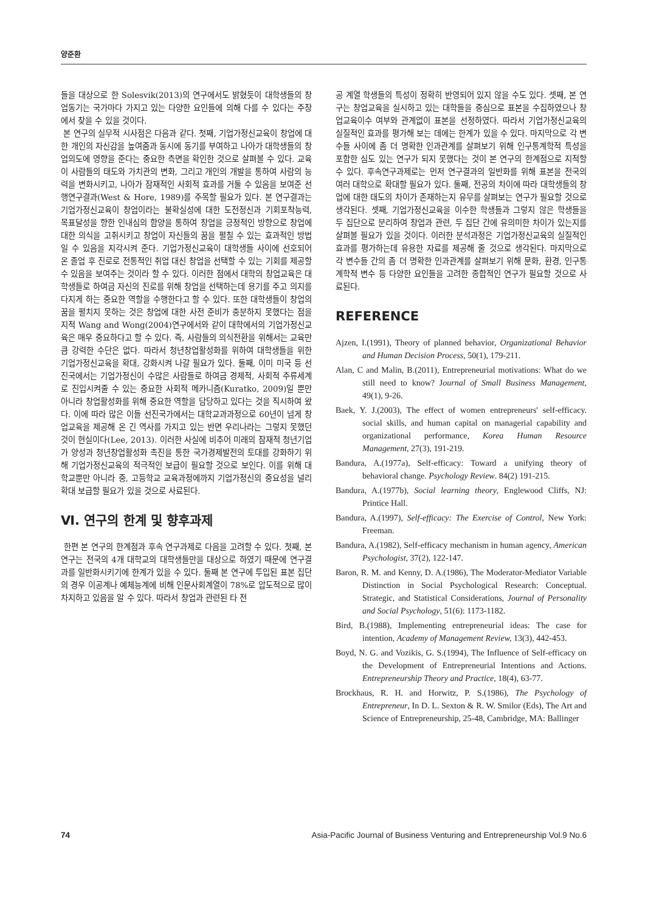양준환
들을 대상으로 한 Solesvik(2013)의 연구에서도 밝혔듯이 대학생들의 창업동기는 국가마다 가지고 있는 다양한 요인들에 의해 다를 수 있다는 주장에서 찾을 수 있을 것이다.
본 연구의 실무적 시사점은 다음과 같다. 첫째, 기업가정신교육이 창업에 대한 개인의 자신감을 높여줌과 동시에 동기를 부여하고 나아가 대학생들의 창업의도에 영향을 준다는 중요한 측면을 확인한 것으로 살펴볼 수 있다. 교육이 사람들의 태도와 가치관의 변화, 그리고 개인의 개발을 통하여 사람의 능력을 변화시키고, 나아가 잠재적인 사회적 효과를 거둘 수 있음을 보여준 선행연구결과(West & Hore, 1989)를 주목할 필요가 있다. 본 연구결과는 기업가정신교육이 창업이라는 불확실성에 대한 도전정신과 기회포착능력, 목표달성을 향한 인내심의 함양을 통하여 창업을 긍정적인 방향으로 창업에 대한 의식을 고취시키고 창업이 자신들의 꿈을 펼칠 수 있는 효과적인 방법일 수 있음을 지각시켜 준다. 기업가정신교육이 대학생들 사이에 선호되어 온 졸업 후 진로로 전통적인 취업 대신 창업을 선택할 수 있는 기회를 제공할 수 있음을 보여주는 것이라 할 수 있다. 이러한 점에서 대학의 창업교육은 대학생들로 하여금 자신의 진로를 위해 창업을 선택하는데 용기를 주고 의지를 다지게 하는 중요한 역할을 수행한다고 할 수 있다. 또한 대학생들이 창업의 꿈을 펼치지 못하는 것은 창업에 대한 사전 준비가 충분하지 못했다는 점을 지적 Wang and Wong(2004)연구에서와 같이 대학에서의 기업가정신교육은 매우 중요하다고 할 수 있다. 즉, 사람들의 의식전환을 위해서는 교육만큼 강력한 수단은 없다. 따라서 청년창업활성화를 위하여 대학생들을 위한 기업가정신교육을 확대, 강화시켜 나갈 필요가 있다. 둘째, 이미 미국 등 선진국에서는 기업가정신이 수많은 사람들로 하여금 경제적, 사회적 주류세계로 진입시켜줄 수 있는 중요한 사회적 메카니즘(Kuratko, 2009)일 뿐만 아니라 창업활성화를 위해 중요한 역할을 담당하고 있다는 것을 직시하여 왔다. 이에 따라 많은 이들 선진국가에서는 대학교과과정으로 60년이 넘게 창업교육을 제공해 온 긴 역사를 가지고 있는 반면 우리나라는 그렇지 못했던 것이 현실이다(Lee, 2013). 이러한 사실에 비추어 미래의 잠재적 청년기업가 양성과 청년창업활성화 촉진을 통한 국가경제발전의 토대를 강화하기 위해 기업가정신교육의 적극적인 보급이 필요할 것으로 보인다. 이를 위해 대학교뿐만 아니라 중, 고등학교 교육과정에까지 기업가정신의 중요성을 널리 확대 보급할 필요가 있을 것으로 사료된다.
Ⅵ. 연구의 한계 및 향후과제
한편 본 연구의 한계점과 후속 연구과제로 다음을 고려할 수 있다. 첫째, 본 연구는 전국의 4개 대학교의 대학생들만을 대상으로 하였기 때문에 연구결과를 일반화시키기에 한계가 있을 수 있다. 둘째 본 연구에 투입된 표본 집단의 경우 이공계나 예체능계에 비해 인문사회계열이 78%로 압도적으로 많이 차지하고 있음을 알 수 있다. 따라서 창업과 관련된 타 전
공 계열 학생들의 특성이 정확히 반영되어 있지 않을 수도 있다. 셋째, 본 연구는 창업교육을 실시하고 있는 대학들을 중심으로 표본을 수집하였으나 창업교육이수 여부와 관계없이 표본을 선정하였다. 따라서 기업가정신교육의 실질적인 효과를 평가해 보는 데에는 한계가 있을 수 있다. 마지막으로 각 변수들 사이에 좀 더 명확한 인과관계를 살펴보기 위해 인구통계학적 특성을 포함한 심도 있는 연구가 되지 못했다는 것이 본 연구의 한계점으로 지적할 수 있다. 후속연구과제로는 먼저 연구결과의 일반화를 위해 표본을 전국의 여러 대학으로 확대할 필요가 있다. 둘째, 전공의 차이에 따라 대학생들의 창업에 대한 태도의 차이가 존재하는지 유무를 살펴보는 연구가 필요할 것으로 생각된다. 셋째, 기업가정신교육을 이수한 학생들과 그렇지 않은 학생들을 두 집단으로 분리하여 창업과 관련, 두 집단 간에 유의미한 차이가 있는지를 살펴볼 필요가 있을 것이다. 이러한 분석과정은 기업가정신교육의 실질적인 효과를 평가하는데 유용한 자료를 제공해 줄 것으로 생각된다. 마지막으로 각 변수들 간의 좀 더 명확한 인과관계를 살펴보기 위해 문화, 환경, 인구통계학적 변수 등 다양한 요인들을 고려한 종합적인 연구가 필요할 것으로 사료된다.
REFERENCE
Ajzen, I.(1991), Theory of planned behavior, Organizational Behavior and Human Decision Process, 50(1), 179-211.
Alan, C and Malin, B.(2011), Entrepreneurial motivations: What do we still need to know? Journal of Small Business Management, 49(1), 9-26.
Baek, Y. J.(2003), The effect of women entrepreneurs' self-efficacy. social skills, and human capital on managerial capability and organizational performance, Korea Human Resource Management, 27(3), 191-219.
Bandura, A.(1977a), Self-efficacy: Toward a unifying theory of behavioral change. Psychology Review. 84(2) 191-215.
Bandura, A.(1977b), Social learning theory, Englewood Cliffs, NJ: Printice Hall.
Bandura, A.(1997), Self-efficacy: The Exercise of Control, New York: Freeman.
Bandura, A.(1982), Self-efficacy mechanism in human agency, American Psychologist, 37(2), 122-147.
Baron, R. M. and Kenny, D. A.(1986), The Moderator-Mediator Variable Distinction in Social Psychological Research: Conceptual. Strategic, and Statistical Considerations, Journal of Personality and Social Psychology, 51(6): 1173-1182.
Bird, B.(1988), Implementing entrepreneurial ideas: The case for intention, Academy of Management Review, 13(3), 442-453.
Boyd, N. G. and Vozikis, G. S.(1994), The Influence of Self-efficacy on the Development of Entrepreneurial Intentions and Actions. Entrepreneurship Theory and Practice, 18(4), 63-77.
Brockhaus, R. H. and Horwitz, P. S.(1986), The Psychology of Entrepreneur, In D. L. Sexton & R. W. Smilor (Eds), The Art and Science of Entrepreneurship, 25-48, Cambridge, MA: Ballinger
74 Asia-Pacific Journal of Business Venturing and Entrepreneurship Vol.9 No.6